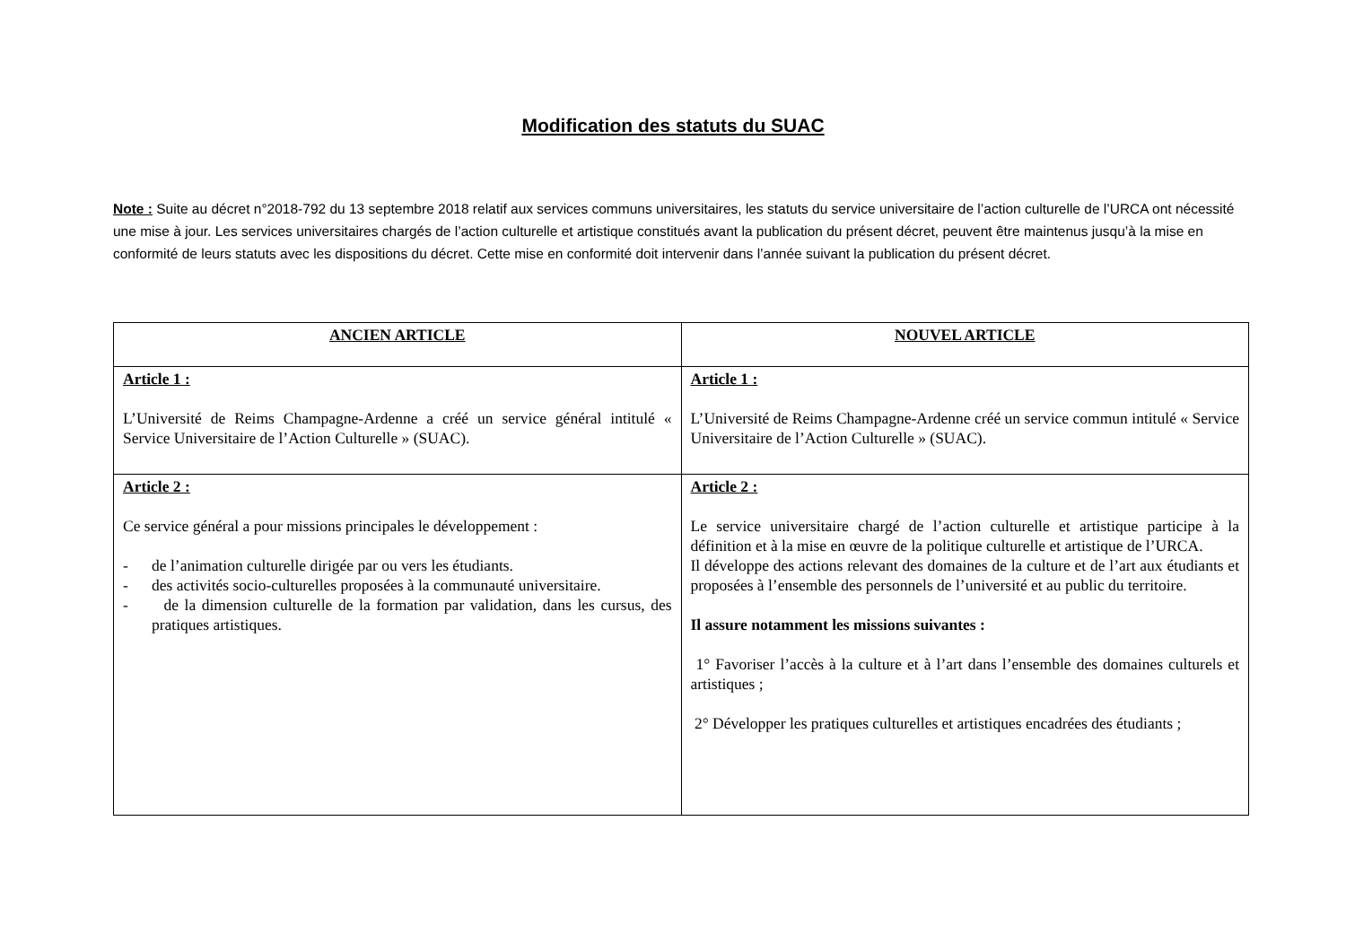Modification des statuts du SUAC
Note : Suite au décret n°2018-792 du 13 septembre 2018 relatif aux services communs universitaires, les statuts du service universitaire de l’action culturelle de l’URCA ont nécessité une mise à jour. Les services universitaires chargés de l’action culturelle et artistique constitués avant la publication du présent décret, peuvent être maintenus jusqu’à la mise en conformité de leurs statuts avec les dispositions du décret. Cette mise en conformité doit intervenir dans l’année suivant la publication du présent décret.
| ANCIEN ARTICLE | NOUVEL ARTICLE |
| --- | --- |
| Article 1 : L’Université de Reims Champagne-Ardenne a créé un service général intitulé « Service Universitaire de l’Action Culturelle » (SUAC). | Article 1 : L’Université de Reims Champagne-Ardenne créé un service commun intitulé « Service Universitaire de l’Action Culturelle » (SUAC). |
| Article 2 : Ce service général a pour missions principales le développement : - de l’animation culturelle dirigée par ou vers les étudiants. - des activités socio-culturelles proposées à la communauté universitaire. - de la dimension culturelle de la formation par validation, dans les cursus, des pratiques artistiques. | Article 2 : Le service universitaire chargé de l’action culturelle et artistique participe à la définition et à la mise en œuvre de la politique culturelle et artistique de l’URCA. Il développe des actions relevant des domaines de la culture et de l’art aux étudiants et proposées à l’ensemble des personnels de l’université et au public du territoire. Il assure notamment les missions suivantes : 1° Favoriser l’accès à la culture et à l’art dans l’ensemble des domaines culturels et artistiques ; 2° Développer les pratiques culturelles et artistiques encadrées des étudiants ; |